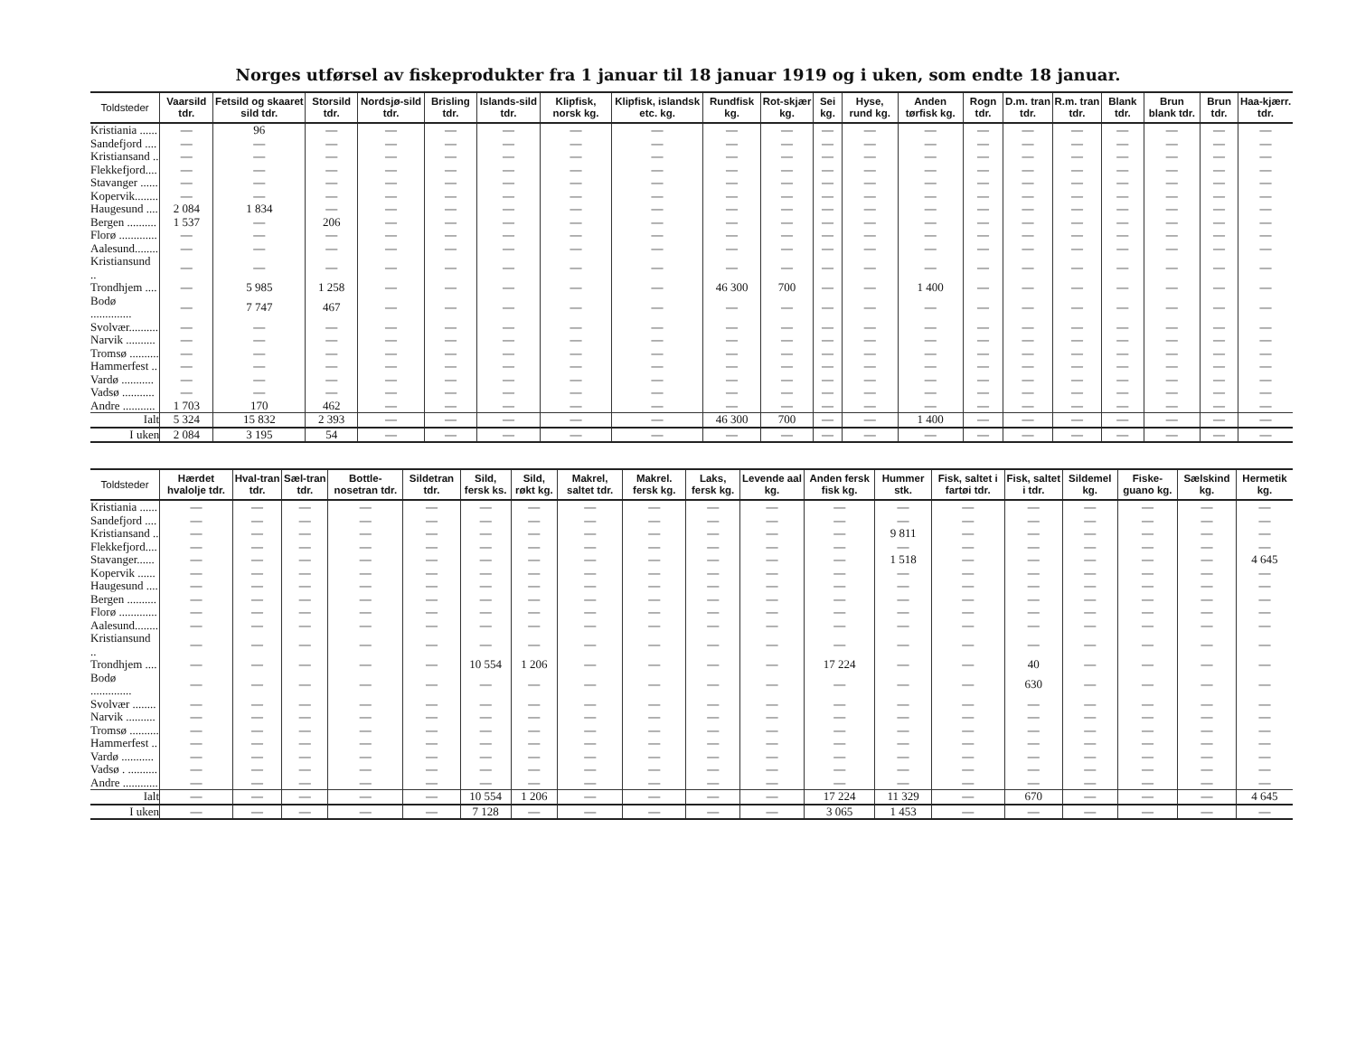Norges utførsel av fiskeprodukter fra 1 januar til 18 januar 1919 og i uken, som endte 18 januar.
| Toldsteder | Vaarsild tdr. | Fetsild og skaaret sild tdr. | Storsild tdr. | Nordsjø-sild tdr. | Brisling tdr. | Islands-sild tdr. | Klipfisk, norsk kg. | Klipfisk, islandsk etc. kg. | Rundfisk kg. | Rot-skjær kg. | Sei kg. | Hyse, rund kg. | Anden tørfisk kg. | Rogn tdr. | D.m. tran tdr. | R.m. tran tdr. | Blank tdr. | Brun blank tdr. | Brun tdr. | Haa-kjærr. tdr. |
| --- | --- | --- | --- | --- | --- | --- | --- | --- | --- | --- | --- | --- | --- | --- | --- | --- | --- | --- | --- | --- |
| Kristiania ...... | — | 96 | — | — | — | — | — | — | — | — | — | — | — | — | — | — | — | — | — | — |
| Sandefjord .... | — | — | — | — | — | — | — | — | — | — | — | — | — | — | — | — | — | — | — | — |
| Kristiansand .. | — | — | — | — | — | — | — | — | — | — | — | — | — | — | — | — | — | — | — | — |
| Flekkefjord.... | — | — | — | — | — | — | — | — | — | — | — | — | — | — | — | — | — | — | — | — |
| Stavanger ...... | — | — | — | — | — | — | — | — | — | — | — | — | — | — | — | — | — | — | — | — |
| Kopervik........ | — | — | — | — | — | — | — | — | — | — | — | — | — | — | — | — | — | — | — | — |
| Haugesund .... | 2 084 | 1 834 | — | — | — | — | — | — | — | — | — | — | — | — | — | — | — | — | — | — |
| Bergen .......... | 1 537 | — | 206 | — | — | — | — | — | — | — | — | — | — | — | — | — | — | — | — | — |
| Florø ............. | — | — | — | — | — | — | — | — | — | — | — | — | — | — | — | — | — | — | — | — |
| Aalesund........ | — | — | — | — | — | — | — | — | — | — | — | — | — | — | — | — | — | — | — | — |
| Kristiansund .. | — | — | — | — | — | — | — | — | — | — | — | — | — | — | — | — | — | — | — | — |
| Trondhjem .... | — | 5 985 | 1 258 | — | — | — | — | — | 46 300 | 700 | — | — | 1 400 | — | — | — | — | — | — | — |
| Bodø .............. | — | 7 747 | 467 | — | — | — | — | — | — | — | — | — | — | — | — | — | — | — | — | — |
| Svolvær.......... | — | — | — | — | — | — | — | — | — | — | — | — | — | — | — | — | — | — | — | — |
| Narvik .......... | — | — | — | — | — | — | — | — | — | — | — | — | — | — | — | — | — | — | — | — |
| Tromsø .......... | — | — | — | — | — | — | — | — | — | — | — | — | — | — | — | — | — | — | — | — |
| Hammerfest .. | — | — | — | — | — | — | — | — | — | — | — | — | — | — | — | — | — | — | — | — |
| Vardø ........... | — | — | — | — | — | — | — | — | — | — | — | — | — | — | — | — | — | — | — | — |
| Vadsø ........... | — | — | — | — | — | — | — | — | — | — | — | — | — | — | — | — | — | — | — | — |
| Andre ........... | 1 703 | 170 | 462 | — | — | — | — | — | — | — | — | — | — | — | — | — | — | — | — | — |
| Ialt | 5 324 | 15 832 | 2 393 | — | — | — | — | — | 46 300 | 700 | — | — | 1 400 | — | — | — | — | — | — | — |
| I uken | 2 084 | 3 195 | 54 | — | — | — | — | — | — | — | — | — | — | — | — | — | — | — | — | — |
| Toldsteder | Hærdet hvalolje tdr. | Hval-tran tdr. | Sæl-tran tdr. | Bottle-nosetran tdr. | Sildetran tdr. | Sild, fersk ks. | Sild, røkt kg. | Makrel, saltet tdr. | Makrel. fersk kg. | Laks, fersk kg. | Levende aal kg. | Anden fersk fisk kg. | Hummer stk. | Fisk, saltet i fartøi tdr. | Fisk, saltet i tdr. | Sildemel kg. | Fiske-guano kg. | Sælskind kg. | Hermetik kg. |
| --- | --- | --- | --- | --- | --- | --- | --- | --- | --- | --- | --- | --- | --- | --- | --- | --- | --- | --- | --- |
| Kristiania ...... | — | — | — | — | — | — | — | — | — | — | — | — | — | — | — | — | — | — | — |
| Sandefjord .... | — | — | — | — | — | — | — | — | — | — | — | — | — | — | — | — | — | — | — |
| Kristiansand .. | — | — | — | — | — | — | — | — | — | — | — | — | 9 811 | — | — | — | — | — | — |
| Flekkefjord.... | — | — | — | — | — | — | — | — | — | — | — | — | — | — | — | — | — | — | — |
| Stavanger...... | — | — | — | — | — | — | — | — | — | — | — | — | 1 518 | — | — | — | — | — | 4 645 |
| Kopervik ...... | — | — | — | — | — | — | — | — | — | — | — | — | — | — | — | — | — | — | — |
| Haugesund .... | — | — | — | — | — | — | — | — | — | — | — | — | — | — | — | — | — | — | — |
| Bergen .......... | — | — | — | — | — | — | — | — | — | — | — | — | — | — | — | — | — | — | — |
| Florø ............. | — | — | — | — | — | — | — | — | — | — | — | — | — | — | — | — | — | — | — |
| Aalesund........ | — | — | — | — | — | — | — | — | — | — | — | — | — | — | — | — | — | — | — |
| Kristiansund .. | — | — | — | — | — | — | — | — | — | — | — | — | — | — | — | — | — | — | — |
| Trondhjem .... | — | — | — | — | — | 10 554 | 1 206 | — | — | — | — | 17 224 | — | — | 40 | — | — | — | — |
| Bodø .............. | — | — | — | — | — | — | — | — | — | — | — | — | — | — | 630 | — | — | — | — |
| Svolvær ........ | — | — | — | — | — | — | — | — | — | — | — | — | — | — | — | — | — | — | — |
| Narvik .......... | — | — | — | — | — | — | — | — | — | — | — | — | — | — | — | — | — | — | — |
| Tromsø .......... | — | — | — | — | — | — | — | — | — | — | — | — | — | — | — | — | — | — | — |
| Hammerfest .. | — | — | — | — | — | — | — | — | — | — | — | — | — | — | — | — | — | — | — |
| Vardø ........... | — | — | — | — | — | — | — | — | — | — | — | — | — | — | — | — | — | — | — |
| Vadsø . .......... | — | — | — | — | — | — | — | — | — | — | — | — | — | — | — | — | — | — | — |
| Andre ............ | — | — | — | — | — | — | — | — | — | — | — | — | — | — | — | — | — | — | — |
| Ialt | — | — | — | — | — | 10 554 | 1 206 | — | — | — | — | 17 224 | 11 329 | — | 670 | — | — | — | 4 645 |
| I uken | — | — | — | — | — | 7 128 | — | — | — | — | — | 3 065 | 1 453 | — | — | — | — | — | — |